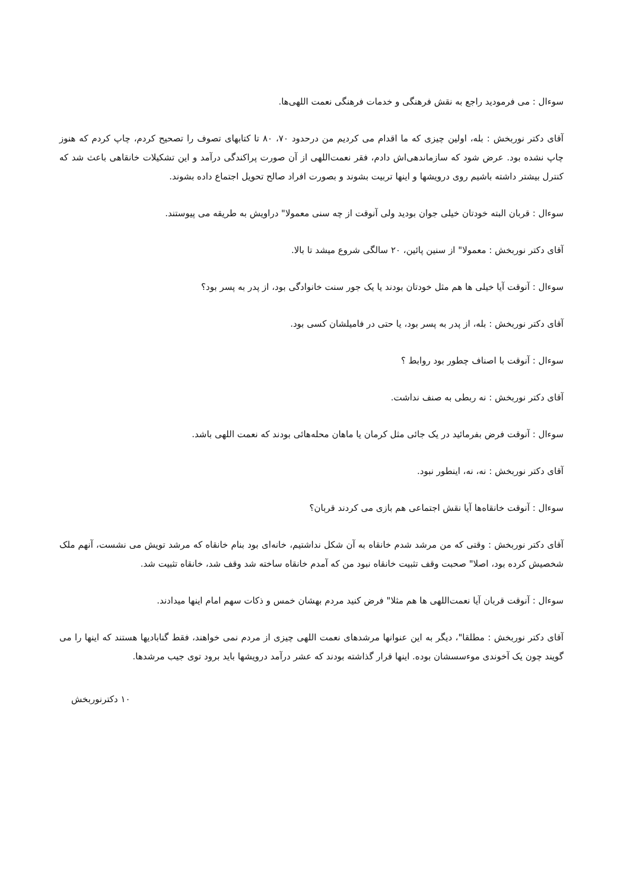سوءال : می فرمودید راجع به نقش فرهنگی و خدمات فرهنگی نعمت اللهی‌ها.
آقای دکتر نوربخش : بله، اولین چیزی که ما اقدام می کردیم من درحدود ۷۰، ۸۰ تا کتابهای تصوف را تصحیح کردم، چاپ کردم که هنوز چاپ نشده بود. عرض شود که سازماندهی‌اش دادم، فقر نعمت‌اللهی از آن صورت پراکندگی درآمد و این تشکیلات خانقاهی باعث شد که کنترل بیشتر داشته باشیم روی درویشها و اینها تربیت بشوند و بصورت افراد صالح تحویل اجتماع داده بشوند.
سوءال : قربان البته خودتان خیلی جوان بودید ولی آنوقت از چه سنی معمولا" دراویش به طریقه می پیوستند.
آقای دکتر نوربخش : معمولا" از سنین پائین، ۲۰ سالگی شروع میشد تا بالا.
سوءال : آنوقت آیا خیلی ها هم مثل خودتان بودند یا یک جور سنت خانوادگی بود، از پدر به پسر بود؟
آقای دکتر نوربخش : بله، از پدر به پسر بود، یا حتی در فامیلشان کسی بود.
سوءال : آنوقت با اصناف چطور بود روابط ؟
آقای دکتر نوربخش : نه ربطی به صنف نداشت.
سوءال : آنوقت فرض بفرمائید در یک جائی مثل کرمان یا ماهان محله‌هائی بودند که نعمت اللهی باشد.
آقای دکتر نوربخش : نه، نه، اینطور نبود.
سوءال : آنوقت خانقاه‌ها آیا نقش اجتماعی هم بازی می کردند قربان؟
آقای دکتر نوربخش : وقتی که من مرشد شدم خانقاه به آن شکل نداشتیم، خانه‌ای بود بنام خانقاه که مرشد تویش می نشست، آنهم ملک شخصیش کرده بود، اصلا" صحبت وقف تثبیت خانقاه نبود من که آمدم خانقاه ساخته شد وقف شد، خانقاه تثبیت شد.
سوءال : آنوقت قربان آیا نعمت‌اللهی ها هم مثلا" فرض کنید مردم بهشان خمس و ذکات سهم امام اینها میدادند.
آقای دکتر نوربخش : مطلقا"، دیگر به این عنوانها مرشدهای نعمت اللهی چیزی از مردم نمی خواهند، فقط گنابادیها هستند که اینها را می گویند چون یک آخوندی موءسسشان بوده. اینها قرار گذاشته بودند که عشر درآمد درویشها باید برود توی جیب مرشدها.
۱۰ دکترنوربخش